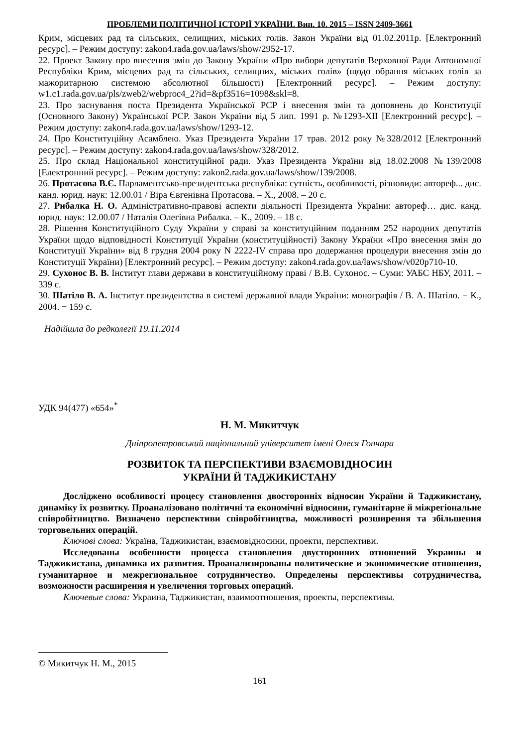ПРОБЛЕМИ ПОЛІТИЧНОЇ ІСТОРІЇ УКРАЇНИ. Вип. 10. 2015 – ISSN 2409-3661
Крим, місцевих рад та сільських, селищних, міських голів. Закон України від 01.02.2011р. [Електронний ресурс]. – Режим доступу: zakon4.rada.gov.ua/laws/show/2952-17.
22. Проект Закону про внесення змін до Закону України «Про вибори депутатів Верховної Ради Автономної Республіки Крим, місцевих рад та сільських, селищних, міських голів» (щодо обрання міських голів за мажоритарною системою абсолютної більшості) [Електронний ресурс]. – Режим доступу: w1.c1.rada.gov.ua/pls/zweb2/webproc4_2?id=&pf3516=1098&skl=8.
23. Про заснування поста Президента Української РСР і внесення змін та доповнень до Конституції (Основного Закону) Української РСР. Закон України від 5 лип. 1991 р. №1293-XII [Електронний ресурс]. – Режим доступу: zakon4.rada.gov.ua/laws/show/1293-12.
24. Про Конституційну Асамблею. Указ Президента України 17 трав. 2012 року №328/2012 [Електронний ресурс]. – Режим доступу: zakon4.rada.gov.ua/laws/show/328/2012.
25. Про склад Національної конституційної ради. Указ Президента України від 18.02.2008 №139/2008 [Електронний ресурс]. – Режим доступу: zakon2.rada.gov.ua/laws/show/139/2008.
26. Протасова В.Є. Парламентсько-президентська республіка: сутність, особливості, різновиди: автореф... дис. канд. юрид. наук: 12.00.01 / Віра Євгенівна Протасова. – Х., 2008. – 20 с.
27. Рибалка Н. О. Адміністративно-правові аспекти діяльності Президента України: автореф… дис. канд. юрид. наук: 12.00.07 / Наталія Олегівна Рибалка. – К., 2009. – 18 с.
28. Рішення Конституційного Суду України у справі за конституційним поданням 252 народних депутатів України щодо відповідності Конституції України (конституційності) Закону України «Про внесення змін до Конституції України» від 8 грудня 2004 року N 2222-IV справа про додержання процедури внесення змін до Конституції України) [Електронний ресурс]. – Режим доступу: zakon4.rada.gov.ua/laws/show/v020p710-10.
29. Сухонос В. В. Інститут глави держави в конституційному праві / В.В. Сухонос. – Суми: УАБС НБУ, 2011. – 339 с.
30. Шатіло В. А. Інститут президентства в системі державної влади України: монографія / В. А. Шатіло. − К., 2004. − 159 с.
Надійшла до редколегії 19.11.2014
УДК 94(477) «654»<sup>*</sup>
Н. М. Микитчук
Дніпропетровський національний університет імені Олеся Гончара
РОЗВИТОК ТА ПЕРСПЕКТИВИ ВЗАЄМОВІДНОСИН
УКРАЇНИ Й ТАДЖИКИСТАНУ
Досліджено особливості процесу становлення двосторонніх відносин України й Таджикистану, динаміку їх розвитку. Проаналізовано політичні та економічні відносини, гуманітарне й міжрегіональне співробітництво. Визначено перспективи співробітництва, можливості розширення та збільшення торговельних операцій.
Ключові слова: Україна, Таджикистан, взаємовідносини, проекти, перспективи.
Исследованы особенности процесса становления двусторонних отношений Украины и Таджикистана, динамика их развития. Проанализированы политические и экономические отношения, гуманитарное и межрегиональное сотрудничество. Определены перспективы сотрудничества, возможности расширения и увеличения торговых операций.
Ключевые слова: Украина, Таджикистан, взаимоотношения, проекты, перспективы.
© Микитчук Н. М., 2015
161